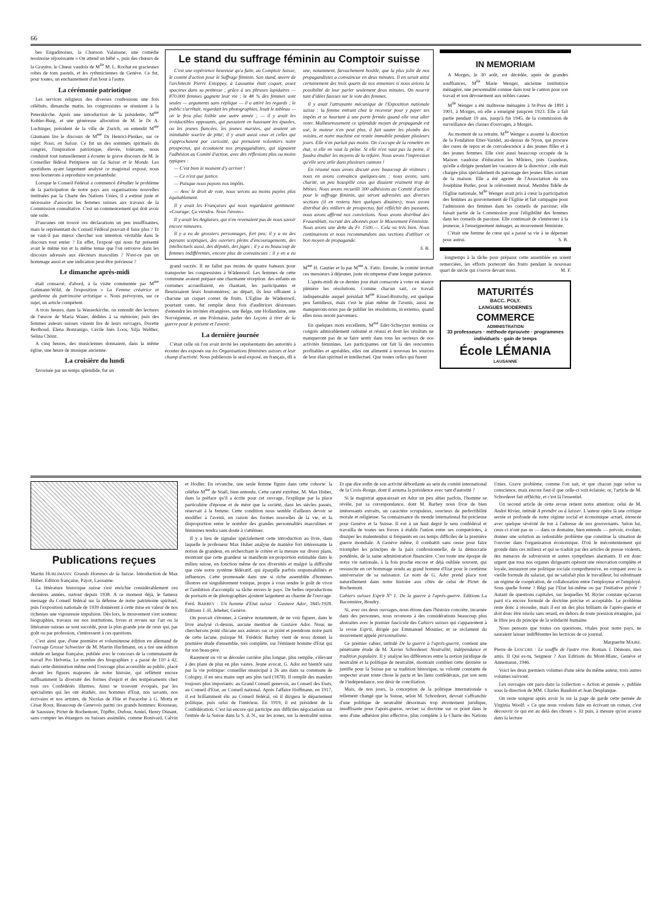66
bes Engadinoises, la Chanson Valaisane, une comédie tessinoise réjouissante « On attend un bébé », puis des chœurs de la Gruyère, le Chœur vaudois de M<sup>lle</sup> M. L. Rochat en gracieuses robes de tons pastels, et les rythmiciennes de Genève. Ce fut, pour toutes, un enchantement d'un bout à l'autre.
La cérémonie patriotique
Les services religieux des diverses confessions une fois célébrés, dimanche matin, les congressistes se réunirent à la Peterskirche. Après une introduction de la présidente, M<sup>me</sup> Kohler-Burg, et une généreuse allocution de M. le Dr A. Luchinger, président de la ville de Zurich, on entendit M<sup>me</sup> Gäumann lire le discours de M<sup>me</sup> Dr Henrici-Piezker, sur ce sujet: Nous, en Suisse. Ce fut un des sommets spirituels du congrès, l'inspiration patriotique, élevée, tolérante, nous conduisit tout naturellement à écouter le grave discours de M. le Conseiller fédéral Petitpierre sur La Suisse et le Monde. Les quotidiens ayant largement analysé ce magistral exposé, nous nous bornerons à reproduire son préambule:
Lorsque le Conseil Fédéral a commencé d'étudier le problème de la participation de notre pays aux organisations nouvelles instituées par la Charte des Nations Unies, il a estimé juste et nécessaire d'associer les femmes suisses aux travaux de la Commission consultative. C'est un commencement qui doit avoir une suite.
D'aucunes ont trouvé ces déclarations un peu insuffisantes, mais le représentant du Conseil Fédéral pouvait-il faire plus ? Et ne vaut-il pas mieux chercher son intention véritable dans le discours tout entier ? En effet, l'exposé qui nous fut présenté avait le même ton et la même tenue que l'on retrouve dans les discours adressés aux électeurs masculins ? N'est-ce pas un hommage aussi et une indication peut-être précieuse ?
Le dimanche après-midi
était consacré, d'abord, à la visite commentée par M<sup>me</sup> Gaümann-Wild, de l'exposition « La Femme créatrice et gardienne du patrimoine artistique ». Nous prévoyons, sur ce sujet, un article compétent.
A trois heures, dans la Wasserkirche, on entendit des lectures de l'œuvre de Maria Waser, dédiées à sa mémoire; puis des femmes auteurs suisses vinrent lire de leurs ouvrages, Dorette Berthoud, Elena Bonzanigo, Cécile Inés Loos, Silja Walther, Selina Chönz.
A cinq heures, des musiciennes donnaient, dans la même église, une heure de musique ancienne.
La croisière du lundi
favorisée par un temps splendide, fut un
Le stand du suffrage féminin au Comptoir suisse
C'est une expérience heureuse qu'a faite, au Comptoir Suisse, le comité d'action pour le Suffrage féminin. Son stand, œuvre de l'architecte Pierre Estoppey, à Lausanne était coquet, assez spacieux dans sa petitesse ; grâce à ses phrases lapidaires — 870.000 femmes gagnent leur vie ; le 48 % des femmes sont seules — arguments sans réplique — il a attiré les regards ; le public s'arrêtait, regardait les photographies, lisait le tableau — on le fera plus lisible une autre année ; — il y avait les irréductibles opposants, qui passaient en haussant les épaules, ou les jeunes fiancées, les jeunes mariées, qui avaient un inimitable sourire de pitié; il y avait aussi ceux et celles qui s'approchaient par curiosité, qui prenaient volontiers notre prospectus, qui écoutaient nos propagandistes, qui signaient l'adhésion au Comité d'action, avec des réflexions plus ou moins typiques :
— C'est bien le moment d'y arriver !
— Ce n'est que justice.
— Puisque nous payons nos impôts.
— Avec le droit de vote, nous serons au moins payées plus équitablement.
Il y avait les Françaises qui nous regardaient gentiment: «Courage; Ça viendra. Nous l'avons».
Il y avait les Anglaises, qui n'en revenaient pas de nous savoir encore mineures.
Il y a eu de grossiers personnages, fort peu; il y a eu des paysans sceptiques, des ouvriers pleins d'encouragements, des intellectuels aussi, des députés, des juges ; il y a eu beaucoup de femmes indifférentes, encore plus de convaincues ; il y en a eu une, notamment, farouchement hostile, que la plus jolie de nos propagandistes a convaincue en deux minutes. Il en serait ainsi certainement des trois quarts de nos ennemies si nous avions la possibilité de leur parler seulement deux minutes. On nourrit tant d'idées fausses sur le vote des femmes.
Il y avait l'attrayante mécanique de l'Exposition nationale suisse : la femme entrant chez le receveur pour y payer ses impôts et se heurtant à une porte fermée quand elle veut aller voter. Malheureusement ce splendide moyen de propagande est usé, le moteur n'en peut plus, il fait sauter les plombs des voisins, et notre machine est restée immobile pendant plusieurs jours. Elle n'en parlait pas moins. On s'occupe de la remettre en état, si elle en vaut la peine. Si elle n'en vaut pas la peine, il faudra étudier les moyens de la refaire. Nous avons l'impression qu'elle sera utile dans plusieurs cantons !
En résumé nous avons discuté avec beaucoup de visiteurs ; nous en avons convaincu quelques-uns ; nous avons, sans charité, un peu houspillé ceux qui disaient vraiment trop de bêtises. Nous avons recueilli 300 adhésions au Comité d'action pour le suffrage féminin, qui seront adressées aux diverses sections (il en restera bien quelques dizaines); nous avons distribué des milliers de prospectus, fait réfléchir des passants, nous avons affirmé nos convictions. Nous avons distribué des Frauenblatt, recruté des abonnés pour le Mouvement Féministe. Nous avons une dette du Fr. 1500.—. Cela va très bien. Nous continuerons et nous recommandons aux sections d'utiliser ce bon moyen de propagande.
S. B.
grand succès. Il ne fallut pas moins de quatre bateaux pour transporter les congressistes à Wädenswil. Les femmes de cette commune avaient préparé une charmante réception: des enfants en costumes accueillaient, en chantant, les participantes et fleurissaient leurs boutonnières; au départ, ils leur offraient à chacune un coquet cornet de fruits. L'Eglise de Wädenswil, pourtant vaste, fut remplie deux fois d'auditrices désireuses d'entendre les invitées étrangères, une Belge, une Hollandaise, une Norvégienne, et une Polonaise, parler des Leçons à tirer de la guerre pour le présent et l'avenir.
La dernière journée
C'était celle où l'on avait invité les représentants des autorités à écouter des exposés sur les Organisations féminines suisses et leur champ d'activité. Nous publierons le seul exposé, en français, dû à M<sup>me</sup> H. Gautier et lu par M<sup>me</sup> A. Fatio. Ensuite, le comité invitait ces messieurs à déjeuner, juste récompense d'une longue patience.
L'après-midi de ce dernier jour était consacrée à voter en séance plénière les résolutions. Comme chacun sait, ce travail indispensable auquel présidait M<sup>me</sup> Kissel-Brutschy, est quelque peu fastidieux, mais c'est le plan même de l'avenir, aussi ne manquerons-nous pas de publier les résolutions, in extenso, quand elles nous seront parvenues.
En quelques mots excellents, M<sup>me</sup> Eder-Schwyzer termina ce congrès admirablement ordonné et réussi et dont les résultats ne manqueront pas de se faire sentir dans tous les secteurs de nos activités féminines. Les participantes ont fait là des rencontres profitables et agréables, elles ont alimenté à nouveau les sources de leur élan spirituel et intellectuel. Que toutes celles qui furent
IN MEMORIAM
A Morges, le 30 août, est décédée, après de grandes souffrances, M<sup>lle</sup> Marie Wenger, ancienne institutrice ménagère, une personnalité connue dans tout le canton pour son travail et son dévouement aux nobles causes.
M<sup>lle</sup> Wenger a été maîtresse ménagère à St-Prex de 1891 à 1901, à Morges, où elle a enseigné jusqu'en 1923. Elle a fait partie pendant 19 ans, jusqu'à fin 1945, de la commission de surveillance des classes d'ouvrages, à Morges.
Au moment de sa retraite, M<sup>lle</sup> Wenger a assumé la direction de la Fondation Etier-Varidel, au-dessus de Nyon, qui procure des cures de repos et de convalescence à des jeunes filles et à des jeunes femmes. Elle s'est aussi beaucoup occupée de la Maison vaudoise d'éducation les Mûriers, près Grandson, qu'elle a dirigée pendant les vacances de la directrice ; elle était chargée plus spécialement du patronage des jeunes filles sortant de la maison. Elle a été agente de l'Association du sou Joséphine Butler, pour le relèvement moral. Membre fidèle de l'Eglise nationale, M<sup>lle</sup> Wenger avait pris à cœur la participation des femmes au gouvernement de l'Eglise et fait campagne pour l'admission des femmes dans les conseils de paroisse; elle faisait partie de la Commission pour l'éligibilité des femmes dans les conseils de paroisse. Elle continuait de s'intéresser à la jeunesse, à l'enseignement ménager, au mouvement féministe.
C'était une femme de cœur qui a passé sa vie à se dépenser pour autrui. S. B.
longtemps à la tâche pour préparer cette assemblée en soient remerciées, les efforts porteront des fruits pendant le nouveau quart de siècle qui s'ouvre devant nous. M. F.
MATURITÉS
BACC. POLY.
LANGUES MODERNES
COMMERCE
ADMINISTRATION
33 professeurs · méthode éprouvée · programmes individuels · gain de temps
École LÉMANIA
LAUSANNE
Publications reçues
Martin HURLIMANN: Grands Hommes de la Suisse. Introduction de Max Huber. Edition française, Payot, Lausanne.
La littérature historique suisse s'est enrichie considérablement ces dernières années, surtout depuis 1938. A ce moment déjà, le fameux message du Conseil fédéral sur la défense de notre patrimoine spirituel, puis l'exposition nationale de 1939 donnèrent à cette mise en valeur de nos richesses une vigoureuse impulsion. Dès lors, le mouvement s'est soutenu: biographies, travaux sur nos institutions, livres et revues sur l'art ou la littérature suisses se sont succédé, pour la plus grande joie de ceux qui, par goût ou par profession, s'intéressent à ces questions.
C'est ainsi que, d'une première et volumineuse édition en allemand de l'ouvrage Grosse Schweizer de M. Martin Hurlimann, on a tiré une édition réduite en langue française, publiée avec le concours de la communauté de travail Pro Helvetia. Le nombre des biographies y a passé de 110 à 42, mais cette diminution même rend l'ouvrage plus accessible au public, placé devant les figures majeures de notre histoire, qui reflètent encore suffisamment la diversité des formes d'esprit et des tempéraments chez tous ces Confédérés illustres. Ainsi se trouvent évoqués, par les spécialistes qui les ont étudiés, nos hommes d'Etat, nos savants, nos écrivains et nos artistes, de Nicolas de Flüe et Paracelse à G. Motta et César Roux. Beaucoup de Genevois parmi ces grands hommes: Rousseau, de Saussure, Pictet de Rochemont, Töpffer, Dufour, Amiel, Henry Dunant, sans compter les étrangers ou Suisses assimilés, comme Bonivard, Calvin et Hodler. En revanche, une seule femme figure dans cette cohorte: la célèbre M<sup>me</sup> de Staël, bien entendu. Cette rareté extrême, M. Max Huber, dans la préface qu'il a écrite pour cet ouvrage, l'explique par la place particulière d'épouse et de mère que la société, dans les siècles passés, réservait à la femme. Cette condition nous semble d'ailleurs devoir se modifier à l'avenir, en raison des formes nouvelles de la vie, et la disproportion entre le nombre des grandes personnalités masculines et féminines tendra sans doute à s'atténuer.
Il y a lieu de signaler spécialement cette introduction au livre, dans laquelle le professeur Max Huber analyse de manière fort intéressante la notion de grandeur, en recherchant le critère et la mesure sur divers plans, montrant que cette grandeur se manifeste en proportion estimable dans le milieu suisse, en fonction même de nos diversités et malgré la difficulté que crée notre système fédératif, qui éparpille parfois responsabilités et influences. Cette promenade dans une si riche assemblée d'hommes illustres est singulièrement tonique, propre à vous rendre le goût de vivre et l'ambition d'accomplir sa tâche envers le pays. De belles reproductions de portraits et de photographies ajoutent largement au charme de l'ouvrage.
Fréd. BARBEY : Un homme d'Etat suisse : Gustave Ador, 1845-1928. Editions J.-H. Jeheber, Genève.
On pouvait s'étonner, à Genève notamment, de ne voir figurer, dans le livre analysé ci-dessus, aucune mention de Gustave Ador. Nous ne chercherons point chicane aux auteurs sur ce point et prendrons notre parti de cette lacune, puisque M. Frédéric Barbey vient de nous donner la première étude d'ensemble, très complète, sur l'éminent homme d'Etat qui fut son beau-père.
Rarement on vit se dérouler carrière plus longue, plus remplie, s'élevant à des plans de plus en plus vastes. Jeune avocat, G. Ador est bientôt saisi par la vie politique: conseiller municipal à 26 ans dans sa commune de Cologny, il en sera maire sept ans plus tard (1878). Il remplit des mandats toujours plus importants: au Grand Conseil genevois, au Conseil des Etats, au Conseil d'Etat, au Conseil national. Après l'affaire Hoffmann, en 1917, il est brillamment élu au Conseil fédéral, où il dirigera le département politique, puis celui de l'intérieur. En 1919, il est président de la Confédération. C'est lui encore qui participe aux difficiles négociations sur l'entrée de la Suisse dans la S. d. N., sur les zones, sur la neutralité suisse. Et que dire enfin de son activité débordante au sein du comité international de la Croix-Rouge, dont il assuma la présidence avec tant d'autorité ?
Si le magistrat apparaissait en Ador un peu altier parfois, l'homme se révèle, par sa correspondance, dont M. Barbey nous livre de bien intéressants extraits, un caractère scrupuleux, soucieux de perfectibilité morale et religieuse. Sa connaissance du monde international fut précieuse pour Genève et la Suisse. Il eut à un haut degré le sens confédéral et travailla de toutes ses forces à établir l'union entre ses compatriotes, à dissiper les malentendus si fréquents en ces temps difficiles de la première guerre mondiale. A Genève même, il combattit sans cesse pour faire triompher les principes de la paix confessionnelle, de la démocratie pondérée, de la saine administration financière. C'est toute une époque de notre vie nationale, à la fois proche encore et déjà oubliée souvent, qui ressuscite en cet hommage rendu au grand homme d'Etat pour le centième anniversaire de sa naissance. Le nom de G. Ador prend place tout naturellement dans notre histoire aux côtés de celui de Pictet de Rochemont.
Cahiers suisses Esprit N° 1: De la guerre à l'après-guerre. Editions La Baconnière, Boudry.
Si, avec ces deux ouvrages, nous étions dans l'histoire concrète, incarnée dans des personnes, nous revenons à des considérations beaucoup plus abstraites avec le premier fascicule des Cahiers suisses qui s'apparentent à la revue Esprit, dirigée par Emmanuel Mounier, et se réclament du mouvement appelé personnalisme.
Ce premier cahier, intitulé De la guerre à l'après-guerre, contient une pénétrante étude de M. Xavier Schorderet: Neutralité, indépendance et tradition populaire. Il y analyse les différences entre la notion juridique de neutralité et la politique de neutralité, montrant combien cette dernière se justifie pour la Suisse par sa tradition historique, sa volonté constante de respecter avant toute chose le pacte et les liens confédéraux, par son sens de l'indépendance, son désir de conciliation.
Mais, de nos jours, la conception de la politique internationale a tellement changé que la Suisse, selon M. Schorderet, devrait s'affranchir d'une politique de neutralité désormais trop étroitement juridique, insuffisante pour l'après-guerre, reviser sa doctrine sur ce point dans le sens d'une adhésion plus effective, plus complète à la Charte des Nations Unies. Grave problème, comme l'on sait, et que chacun juge selon sa conscience, mais encore faut-il que celle-ci soit éclairée; or, l'article de M. Schorderet fait réfléchir, et c'est là l'essentiel.
Un second article de cette revue retient notre attention: celui de M. André Rivier, intitulé A prendre ou à laisser. L'auteur opère là une critique serrée et profonde de notre régime social et économique actuel, énoncée avec quelque sévérité de ton à l'adresse de nos gouvernants. Selon lui, ceux-ci n'ont pas su — dans ce domaine, bien entendu — prévoir, évoluer, donner une solution au redoutable problème que constitue la situation de l'ouvrier dans l'organisation économique. D'où le mécontentement qui gronde dans ces milieux et qui se traduit par des articles de presse violents, des menaces de subversion et autres symptômes alarmants. Il est donc urgent que tous nos organes dirigeants opèrent une rénovation complète et loyale, instaurent une politique sociale compréhensive, en rompant avec la vieille formule du salariat, qui ne satisfait plus le travailleur, lui substituant un régime de coopération, de collaboration entre l'employeur et l'employé. Sous quelle forme ? Régi par l'Etat lui-même ou par l'initiative privée ? Autant de questions capitales, sur lesquelles M. Rivier constate qu'aucun parti n'a encore formulé de doctrine précise et acceptable. Le problème reste donc à résoudre, mais il est un des plus brûlants de l'après-guerre et doit donc être résolu sans retard, en dehors de toute pression étrangère, par le libre jeu du principe de la solidarité humaine.
Nous pensons que toutes ces questions, vitales pour notre pays, ne sauraient laisser indifférentes les lectrices de ce journal.
Marguerite MAIRE.
Pierre de LESCURE : Le souffle de l'autre rive. Roman. I. Démons, mes amis. II Qui es-tu, Seigneur ? Aux Editions du Mont-Blanc, Genève et Annemasse, 1946.
Voici les deux premiers volumes d'une série du même auteur, trois autres volumes suivront.
Les ouvrages ont paru dans la collection « Action et pensée », publiée sous la direction de MM. Charles Baudoin et Jean Desplanque.
On reste songeur après avoir lu sur la page de garde cette pensée de Virginia Woolf: « Ce que nous voulons faire en écrivant un roman, c'est découvrir ce qui est au delà des choses ». Et puis, à mesure qu'on avance dans la lecture